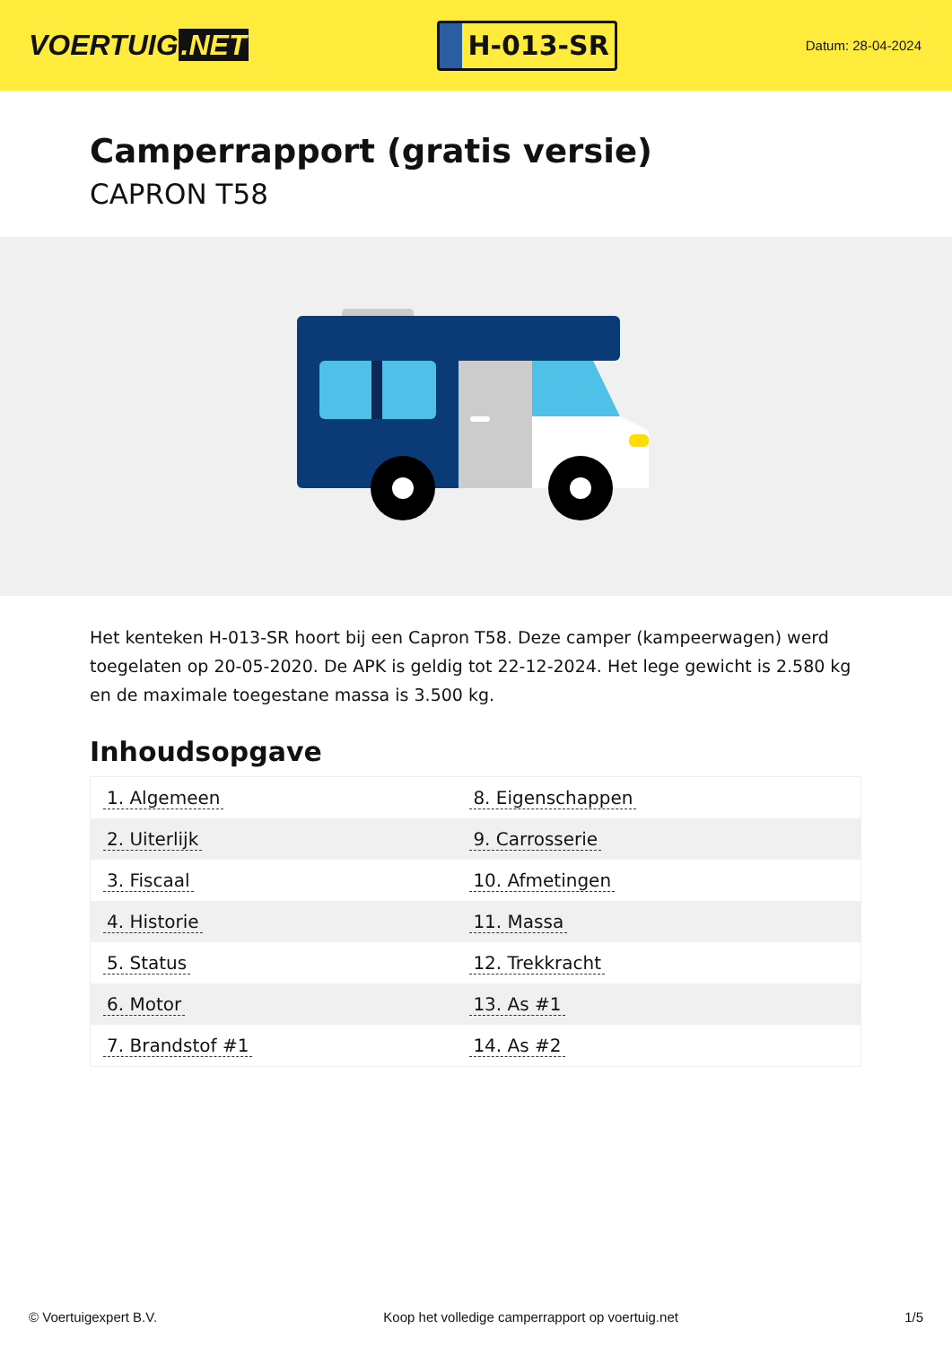VOERTUIG.NET
H-013-SR
Datum: 28-04-2024
Camperrapport (gratis versie)
CAPRON T58
Het kenteken H-013-SR hoort bij een Capron T58. Deze camper (kampeerwagen) werd toegelaten op 20-05-2020. De APK is geldig tot 22-12-2024. Het lege gewicht is 2.580 kg en de maximale toegestane massa is 3.500 kg.
Inhoudsopgave
| 1. Algemeen | 8. Eigenschappen |
| 2. Uiterlijk | 9. Carrosserie |
| 3. Fiscaal | 10. Afmetingen |
| 4. Historie | 11. Massa |
| 5. Status | 12. Trekkracht |
| 6. Motor | 13. As #1 |
| 7. Brandstof #1 | 14. As #2 |
© Voertuigexpert B.V. Koop het volledige camperrapport op voertuig.net 1/5